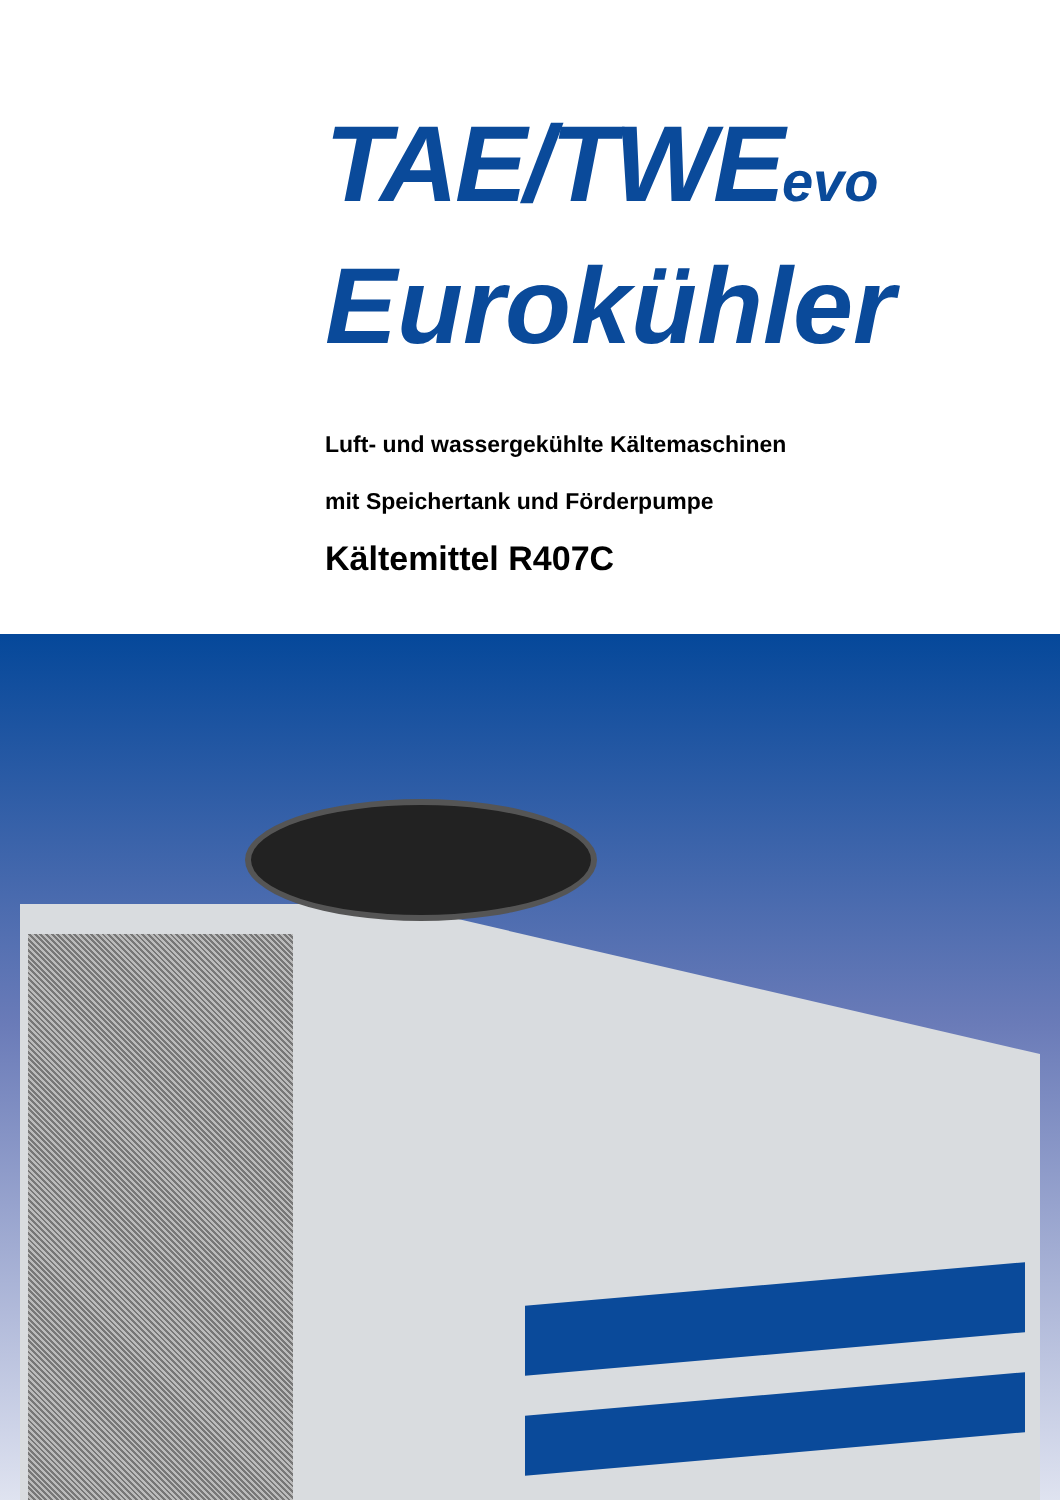TAE/TWEevo
Eurokühler
Luft- und wassergekühlte Kältemaschinen
mit Speichertank und Förderpumpe
Kältemittel R407C